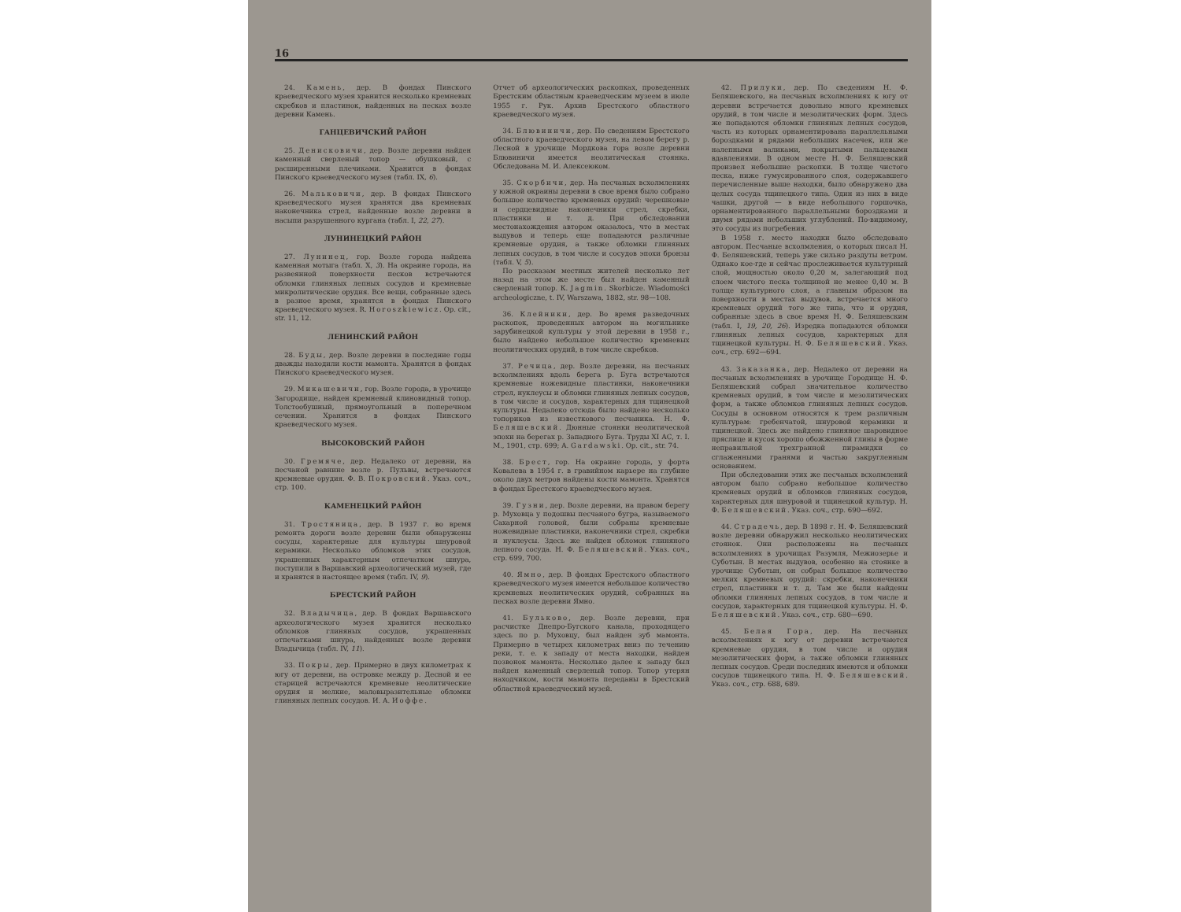16
24. Камень, дер. В фондах Пинского краеведческого музея хранится несколько кремневых скребков и пластинок, найденных на песках возле деревни Камень.
ГАНЦЕВИЧСКИЙ РАЙОН
25. Денисковичи, дер. Возле деревни найден каменный сверленый топор — обушковый, с расширенными плечиками. Хранится в фондах Пинского краеведческого музея (табл. IX, 6).
26. Мальковичи, дер. В фондах Пинского краеведческого музея хранятся два кремневых наконечника стрел, найденные возле деревни в насыпи разрушенного кургана (табл. I, 22, 27).
ЛУНИНЕЦКИЙ РАЙОН
27. Лунинец, гор. Возле города найдена каменная мотыга (табл. X, 3). На окраине города, на развеянной поверхности песков встречаются обломки глиняных лепных сосудов и кремневые микролитические орудия. Все вещи, собранные здесь в разное время, хранятся в фондах Пинского краеведческого музея. R. Horoszkiewicz. Op. cit., str. 11, 12.
ЛЕНИНСКИЙ РАЙОН
28. Буды, дер. Возле деревни в последние годы дважды находили кости мамонта. Хранятся в фондах Пинского краеведческого музея.
29. Микашевичи, гор. Возле города, в урочище Загородище, найден кремневый клиновидный топор. Толстообушный, прямоугольный в поперечном сечении. Хранится в фондах Пинского краеведческого музея.
ВЫСОКОВСКИЙ РАЙОН
30. Гремяче, дер. Недалеко от деревни, на песчаной равнине возле р. Пульвы, встречаются кремневые орудия. Ф. В. Покровский. Указ. соч., стр. 100.
КАМЕНЕЦКИЙ РАЙОН
31. Тростяница, дер. В 1937 г. во время ремонта дороги возле деревни были обнаружены сосуды, характерные для культуры шнуровой керамики. Несколько обломков этих сосудов, украшенных характерным отпечатком шнура, поступили в Варшавский археологический музей, где и хранятся в настоящее время (табл. IV, 9).
БРЕСТСКИЙ РАЙОН
32. Владычица, дер. В фондах Варшавского археологического музея хранится несколько обломков глиняных сосудов, украшенных отпечатками шнура, найденных возле деревни Владычица (табл. IV, 11).
33. Покры, дер. Примерно в двух километрах к югу от деревни, на островке между р. Десной и ее старицей встречаются кремневые неолитические орудия и мелкие, маловыразительные обломки глиняных лепных сосудов. И. А. Иоффе.
Отчет об археологических раскопках, проведенных Брестским областным краеведческим музеем в июле 1955 г. Рук. Архив Брестского областного краеведческого музея.
34. Блювиничи, дер. По сведениям Брестского областного краеведческого музея, на левом берегу р. Лесной в урочище Мордкова гора возле деревни Блювиничи имеется неолитическая стоянка. Обследована М. И. Алексеюком.
35. Скорбичи, дер. На песчаных всхолмлениях у южной окраины деревни в свое время было собрано большое количество кремневых орудий: черешковые и сердцевидные наконечники стрел, скребки, пластинки и т. д. При обследовании местонахождения автором оказалось, что в местах выдувов и теперь еще попадаются различные кремневые орудия, а также обломки глиняных лепных сосудов, в том числе и сосудов эпохи бронзы (табл. V, 5).
По рассказам местных жителей несколько лет назад на этом же месте был найден каменный сверленый топор. К. Jagmin. Skorbicze. Wiadomości archeologiczne, t. IV, Warszawa, 1882, str. 98—108.
36. Клейники, дер. Во время разведочных раскопок, проведенных автором на могильнике зарубинецкой культуры у этой деревни в 1958 г., было найдено небольшое количество кремневых неолитических орудий, в том числе скребков.
37. Речица, дер. Возле деревни, на песчаных всхолмлениях вдоль берега р. Буга встречаются кремневые ножевидные пластинки, наконечники стрел, нуклеусы и обломки глиняных лепных сосудов, в том числе и сосудов, характерных для тщинецкой культуры. Недалеко отсюда было найдено несколько топориков из известкового песчаника. Н. Ф. Беляшевский. Дюнные стоянки неолитической эпохи на берегах р. Западного Буга. Труды XI АС, т. I. М., 1901, стр. 699; A. Gardawski. Op. cit., str. 74.
38. Брест, гор. На окраине города, у форта Ковалева в 1954 г. в гравийном карьере на глубине около двух метров найдены кости мамонта. Хранятся в фондах Брестского краеведческого музея.
39. Гузни, дер. Возле деревни, на правом берегу р. Муховца у подошвы песчаного бугра, называемого Сахарной головой, были собраны кремневые ножевидные пластинки, наконечники стрел, скребки и нуклеусы. Здесь же найден обломок глиняного лепного сосуда. Н. Ф. Беляшевский. Указ. соч., стр. 699, 700.
40. Ямно, дер. В фондах Брестского областного краеведческого музея имеется небольшое количество кремневых неолитических орудий, собранных на песках возле деревни Ямно.
41. Бульково, дер. Возле деревни, при расчистке Днепро-Бугского канала, проходящего здесь по р. Муховцу, был найден зуб мамонта. Примерно в четырех километрах вниз по течению реки, т. е. к западу от места находки, найден позвонок мамонта. Несколько далее к западу был найден каменный сверленый топор. Топор утерян находчиком, кости мамонта переданы в Брестский областной краеведческий музей.
42. Прилуки, дер. По сведениям Н. Ф. Беляшевского, на песчаных всхолмлениях к югу от деревни встречается довольно много кремневых орудий, в том числе и мезолитических форм. Здесь же попадаются обломки глиняных лепных сосудов, часть из которых орнаментирована параллельными бороздками и рядами небольших насечек, или же налепными валиками, покрытыми пальцевыми вдавлениями. В одном месте Н. Ф. Беляшевский произвел небольшие раскопки. В толще чистого песка, ниже гумусированного слоя, содержавшего перечисленные выше находки, было обнаружено два целых сосуда тщинецкого типа. Один из них в виде чашки, другой — в виде небольшого горшочка, орнаментированного параллельными бороздками и двумя рядами небольших углублений. По-видимому, это сосуды из погребения.
В 1958 г. место находки было обследовано автором. Песчаные всхолмления, о которых писал Н. Ф. Беляшевский, теперь уже сильно раздуты ветром. Однако кое-где и сейчас прослеживается культурный слой, мощностью около 0,20 м, залегающий под слоем чистого песка толщиной не менее 0,40 м. В толще культурного слоя, а главным образом на поверхности в местах выдувов, встречается много кремневых орудий того же типа, что и орудия, собранные здесь в свое время Н. Ф. Беляшевским (табл. I, 19, 20, 26). Изредка попадаются обломки глиняных лепных сосудов, характерных для тщинецкой культуры. Н. Ф. Беляшевский. Указ. соч., стр. 692—694.
43. Заказанка, дер. Недалеко от деревни на песчаных всхолмлениях в урочище Городище Н. Ф. Беляшевский собрал значительное количество кремневых орудий, в том числе и мезолитических форм, а также обломков глиняных лепных сосудов. Сосуды в основном относятся к трем различным культурам: гребенчатой, шнуровой керамики и тщинецкой. Здесь же найдено глиняное шаровидное пряслице и кусок хорошо обожженной глины в форме неправильной трехгранной пирамидки со сглаженными гранями и частью закругленным основанием.
При обследовании этих же песчаных всхолмлений автором было собрано небольшое количество кремневых орудий и обломков глиняных сосудов, характерных для шнуровой и тщинецкой культур. Н. Ф. Беляшевский. Указ. соч., стр. 690—692.
44. Страдечь, дер. В 1898 г. Н. Ф. Беляшевский возле деревни обнаружил несколько неолитических стоянок. Они расположены на песчаных всхолмлениях в урочищах Разумля, Межиозерье и Суботын. В местах выдувов, особенно на стоянке в урочище Суботын, он собрал большое количество мелких кремневых орудий: скребки, наконечники стрел, пластинки и т. д. Там же были найдены обломки глиняных лепных сосудов, в том числе и сосудов, характерных для тщинецкой культуры. Н. Ф. Беляшевский. Указ. соч., стр. 680—690.
45. Белая Гора, дер. На песчаных всхолмлениях к югу от деревни встречаются кремневые орудия, в том числе и орудия мезолитических форм, а также обломки глиняных лепных сосудов. Среди последних имеются и обломки сосудов тщинецкого типа. Н. Ф. Беляшевский. Указ. соч., стр. 688, 689.